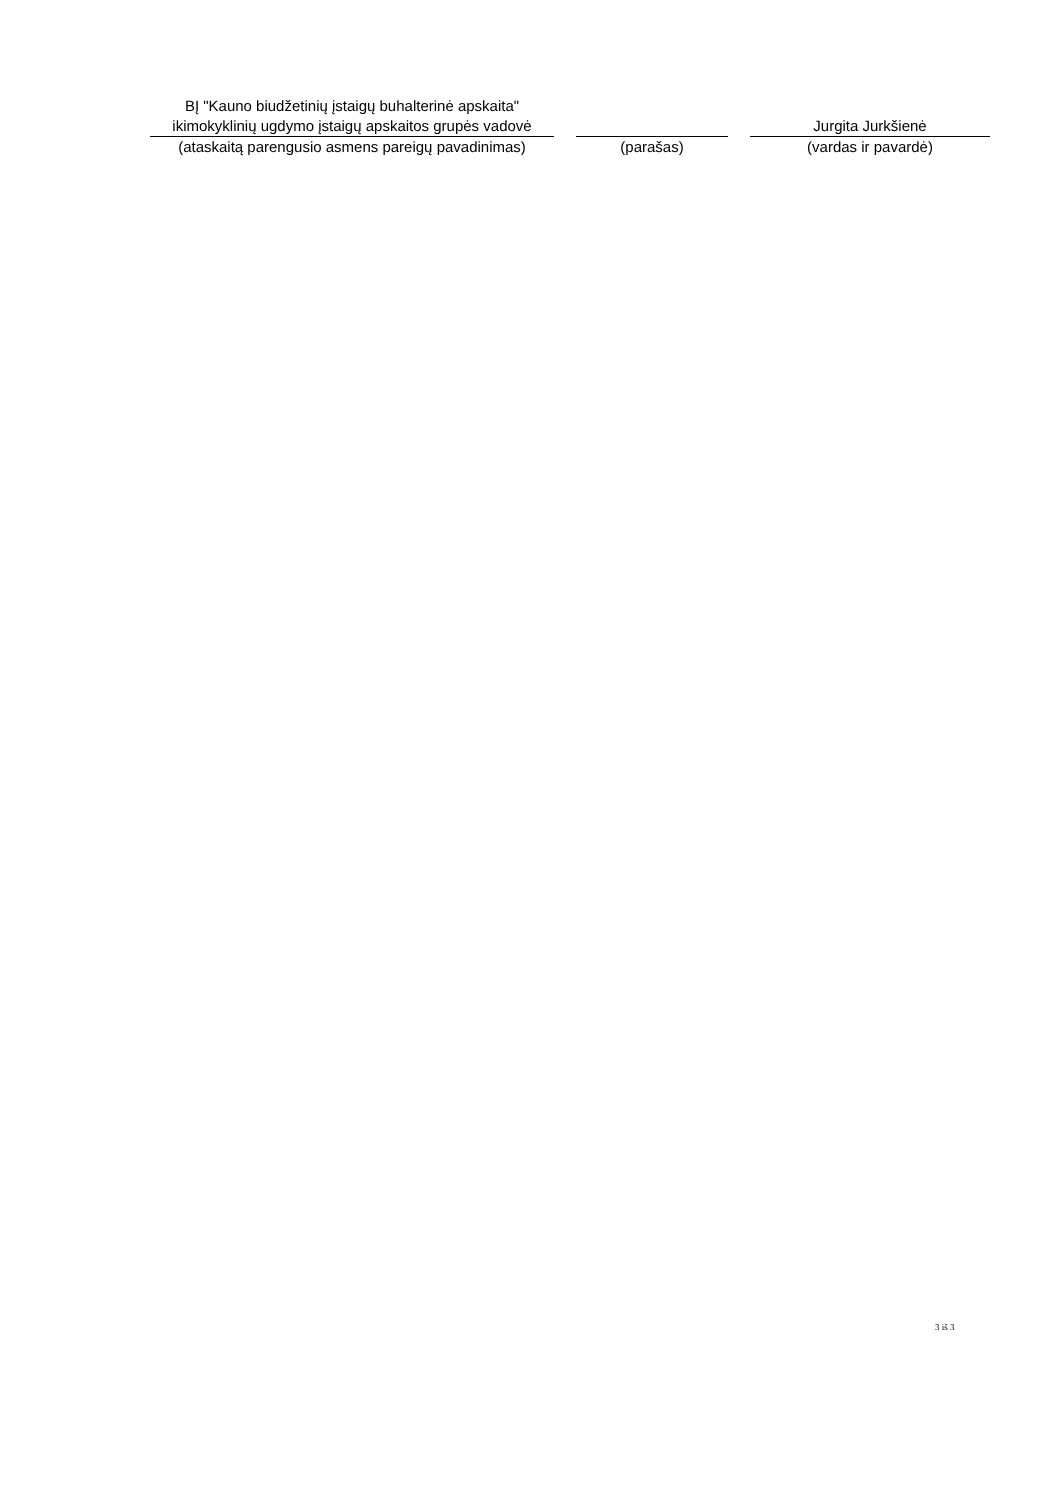| BĮ "Kauno biudžetinių įstaigų buhalterinė apskaita" ikimokyklinių ugdymo įstaigų apskaitos grupės vadovė | | | | Jurgita Jurkšienė |
| (ataskaitą parengusio asmens pareigų pavadinimas) | | (parašas) | | (vardas ir pavardė) |
3 iš 3